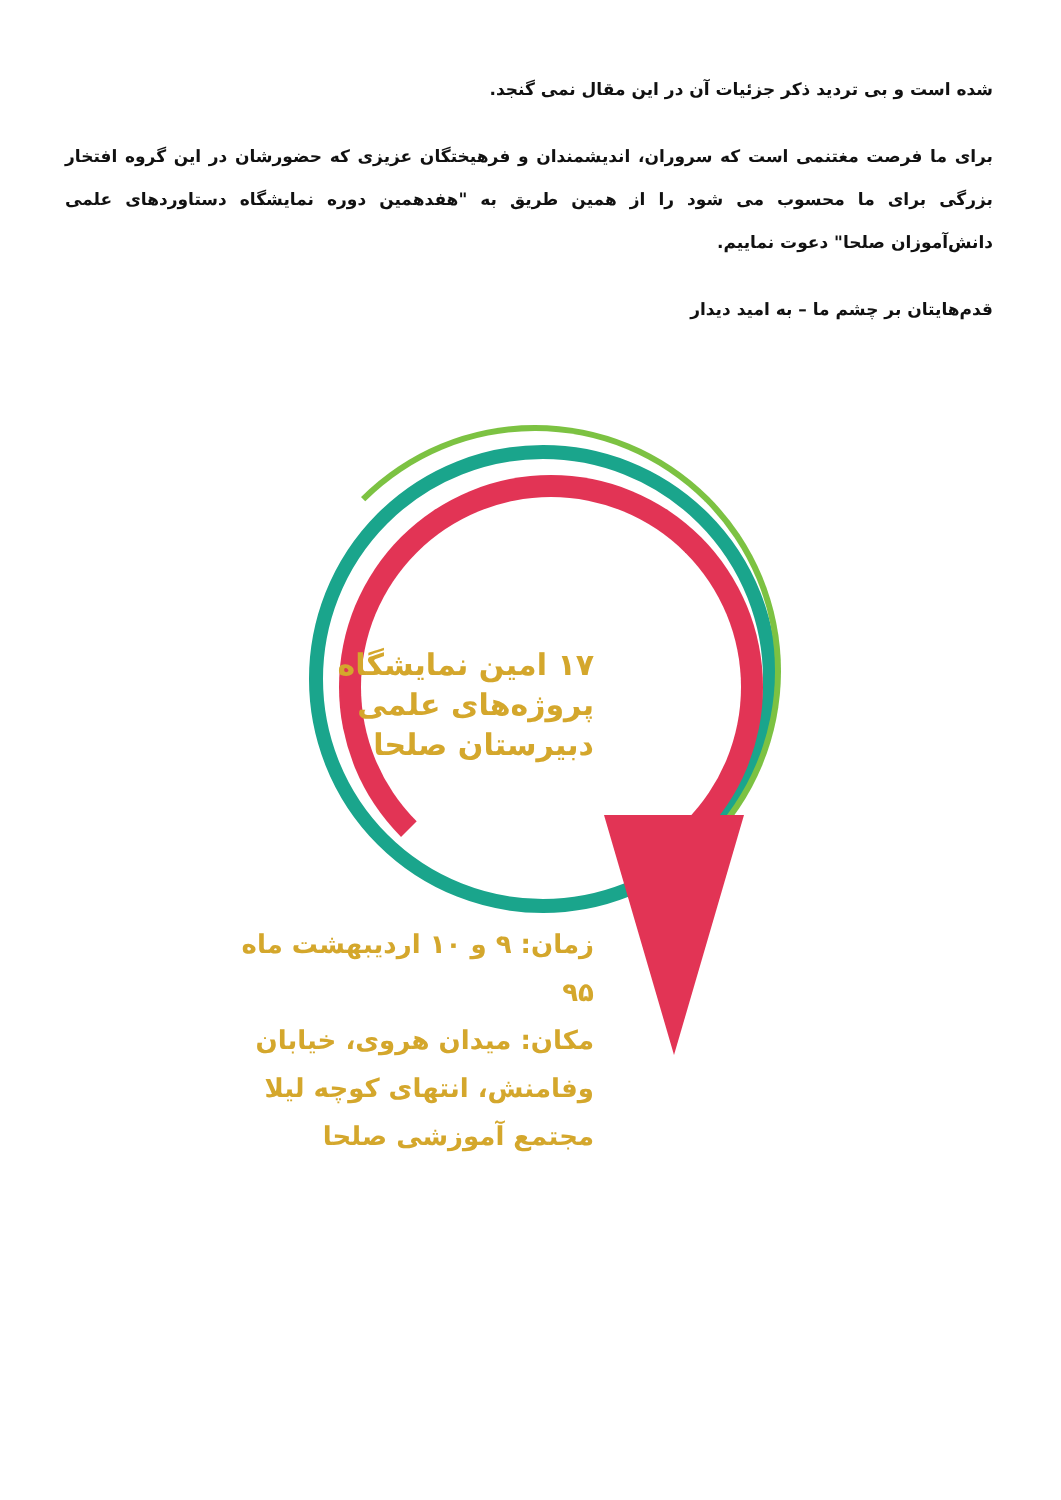شده است و بی تردید ذکر جزئیات آن در این مقال نمی گنجد.
برای ما فرصت مغتنمی است که سروران، اندیشمندان و فرهیختگان عزیزی که حضورشان در این گروه افتخار بزرگی برای ما محسوب می شود را از همین طریق به "هفدهمین دوره نمایشگاه دستاوردهای علمی دانش‌آموزان صلحا" دعوت نماییم.
قدم‌هایتان بر چشم ما – به امید دیدار
۱۷ امین نمایشگاه
پروژه‌های علمی
دبیرستان صلحا
زمان: ۹ و ۱۰ اردیبهشت ماه ۹۵
مکان: میدان هروی، خیابان
وفامنش، انتهای کوچه لیلا
مجتمع آموزشی صلحا